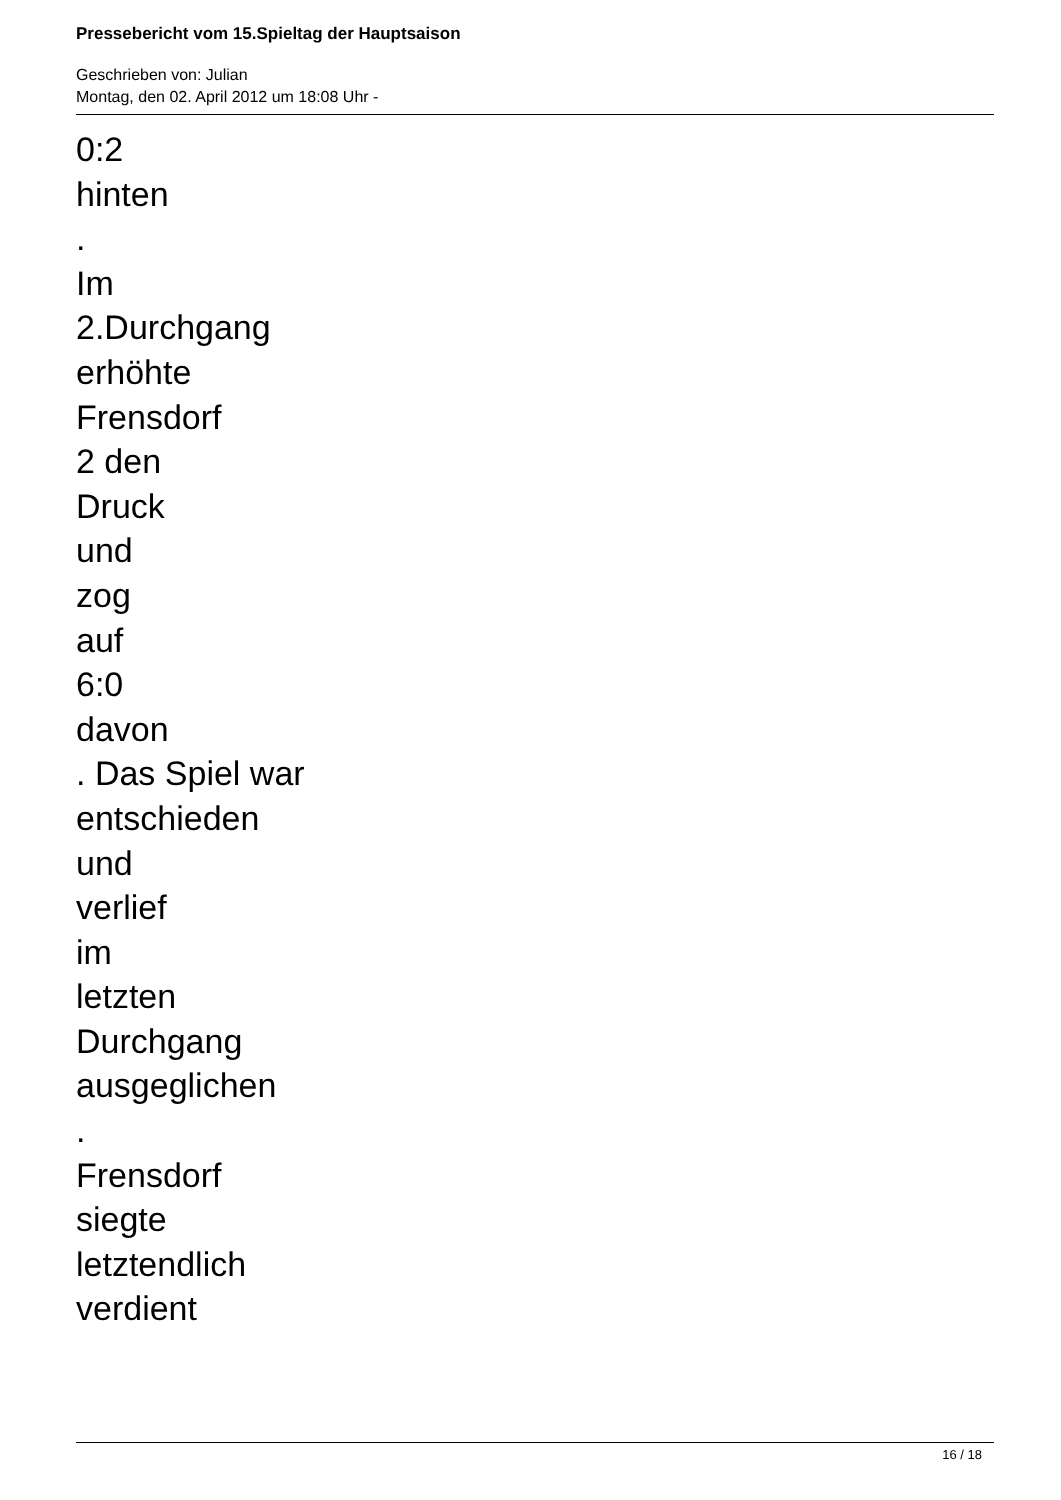Pressebericht vom 15.Spieltag der Hauptsaison
Geschrieben von: Julian
Montag, den 02. April 2012 um 18:08 Uhr -
0:2
hinten
.
Im
2.Durchgang
erhöhte
Frensdorf
2 den
Druck
und
zog
auf
6:0
davon
. Das Spiel war
entschieden
und
verlief
im
letzten
Durchgang
ausgeglichen
.
Frensdorf
siegte
letztendlich
verdient
16 / 18